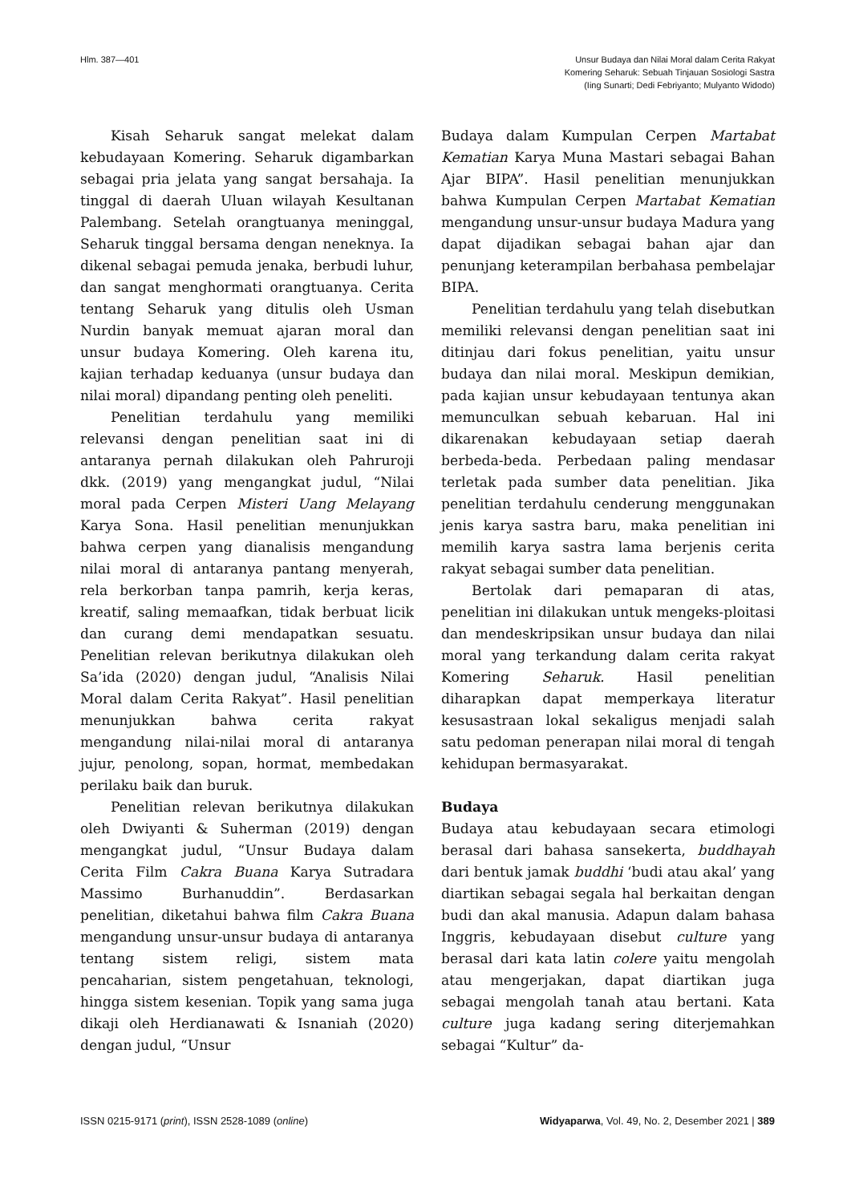Hlm. 387—401 Unsur Budaya dan Nilai Moral dalam Cerita Rakyat
Komering Seharuk: Sebuah Tinjauan Sosiologi Sastra
(Iing Sunarti; Dedi Febriyanto; Mulyanto Widodo)
Kisah Seharuk sangat melekat dalam kebudayaan Komering. Seharuk digambarkan sebagai pria jelata yang sangat bersahaja. Ia tinggal di daerah Uluan wilayah Kesultanan Palembang. Setelah orangtuanya meninggal, Seharuk tinggal bersama dengan neneknya. Ia dikenal sebagai pemuda jenaka, berbudi luhur, dan sangat menghormati orangtuanya. Cerita tentang Seharuk yang ditulis oleh Usman Nurdin banyak memuat ajaran moral dan unsur budaya Komering. Oleh karena itu, kajian terhadap keduanya (unsur budaya dan nilai moral) dipandang penting oleh peneliti.
Penelitian terdahulu yang memiliki relevansi dengan penelitian saat ini di antaranya pernah dilakukan oleh Pahruroji dkk. (2019) yang mengangkat judul, “Nilai moral pada Cerpen Misteri Uang Melayang Karya Sona. Hasil penelitian menunjukkan bahwa cerpen yang dianalisis mengandung nilai moral di antaranya pantang menyerah, rela berkorban tanpa pamrih, kerja keras, kreatif, saling memaafkan, tidak berbuat licik dan curang demi mendapatkan sesuatu. Penelitian relevan berikutnya dilakukan oleh Sa’ida (2020) dengan judul, “Analisis Nilai Moral dalam Cerita Rakyat”. Hasil penelitian menunjukkan bahwa cerita rakyat mengandung nilai-nilai moral di antaranya jujur, penolong, sopan, hormat, membedakan perilaku baik dan buruk.
Penelitian relevan berikutnya dilakukan oleh Dwiyanti & Suherman (2019) dengan mengangkat judul, “Unsur Budaya dalam Cerita Film Cakra Buana Karya Sutradara Massimo Burhanuddin”. Berdasarkan penelitian, diketahui bahwa film Cakra Buana mengandung unsur-unsur budaya di antaranya tentang sistem religi, sistem mata pencaharian, sistem pengetahuan, teknologi, hingga sistem kesenian. Topik yang sama juga dikaji oleh Herdianawati & Isnaniah (2020) dengan judul, “Unsur
Budaya dalam Kumpulan Cerpen Martabat Kematian Karya Muna Mastari sebagai Bahan Ajar BIPA”. Hasil penelitian menunjukkan bahwa Kumpulan Cerpen Martabat Kematian mengandung unsur-unsur budaya Madura yang dapat dijadikan sebagai bahan ajar dan penunjang keterampilan berbahasa pembelajar BIPA.
Penelitian terdahulu yang telah disebutkan memiliki relevansi dengan penelitian saat ini ditinjau dari fokus penelitian, yaitu unsur budaya dan nilai moral. Meskipun demikian, pada kajian unsur kebudayaan tentunya akan memunculkan sebuah kebaruan. Hal ini dikarenakan kebudayaan setiap daerah berbeda-beda. Perbedaan paling mendasar terletak pada sumber data penelitian. Jika penelitian terdahulu cenderung menggunakan jenis karya sastra baru, maka penelitian ini memilih karya sastra lama berjenis cerita rakyat sebagai sumber data penelitian.
Bertolak dari pemaparan di atas, penelitian ini dilakukan untuk mengeks-ploitasi dan mendeskripsikan unsur budaya dan nilai moral yang terkandung dalam cerita rakyat Komering Seharuk. Hasil penelitian diharapkan dapat memperkaya literatur kesusastraan lokal sekaligus menjadi salah satu pedoman penerapan nilai moral di tengah kehidupan bermasyarakat.
Budaya
Budaya atau kebudayaan secara etimologi berasal dari bahasa sansekerta, buddhayah dari bentuk jamak buddhi ‘budi atau akal’ yang diartikan sebagai segala hal berkaitan dengan budi dan akal manusia. Adapun dalam bahasa Inggris, kebudayaan disebut culture yang berasal dari kata latin colere yaitu mengolah atau mengerjakan, dapat diartikan juga sebagai mengolah tanah atau bertani. Kata culture juga kadang sering diterjemahkan sebagai “Kultur” da-
ISSN 0215-9171 (print), ISSN 2528-1089 (online)
Widyaparwa, Vol. 49, No. 2, Desember 2021 | 389